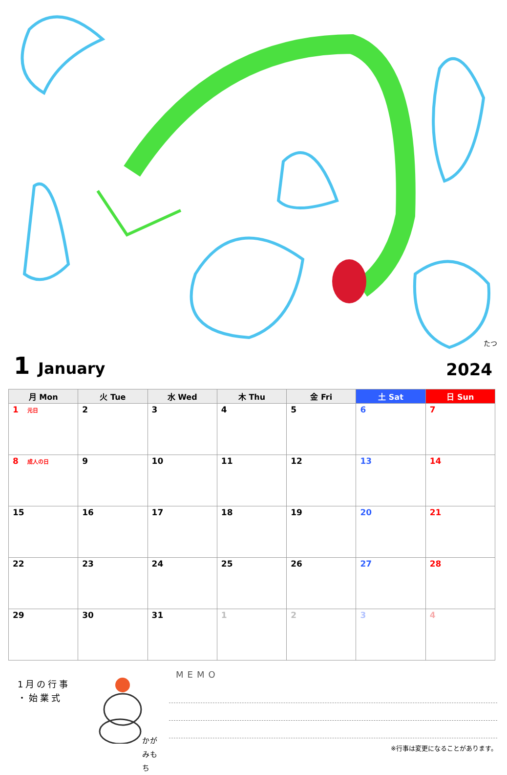たつ
1 January
2024
| 月 Mon | 火 Tue | 水 Wed | 木 Thu | 金 Fri | 土 Sat | 日 Sun |
| --- | --- | --- | --- | --- | --- | --- |
| 1 元日 | 2 | 3 | 4 | 5 | 6 | 7 |
| 8 成人の日 | 9 | 10 | 11 | 12 | 13 | 14 |
| 15 | 16 | 17 | 18 | 19 | 20 | 21 |
| 22 | 23 | 24 | 25 | 26 | 27 | 28 |
| 29 | 30 | 31 | 1 | 2 | 3 | 4 |
1月の行事
・始業式
かがみもち
MEMO
※行事は変更になることがあります。